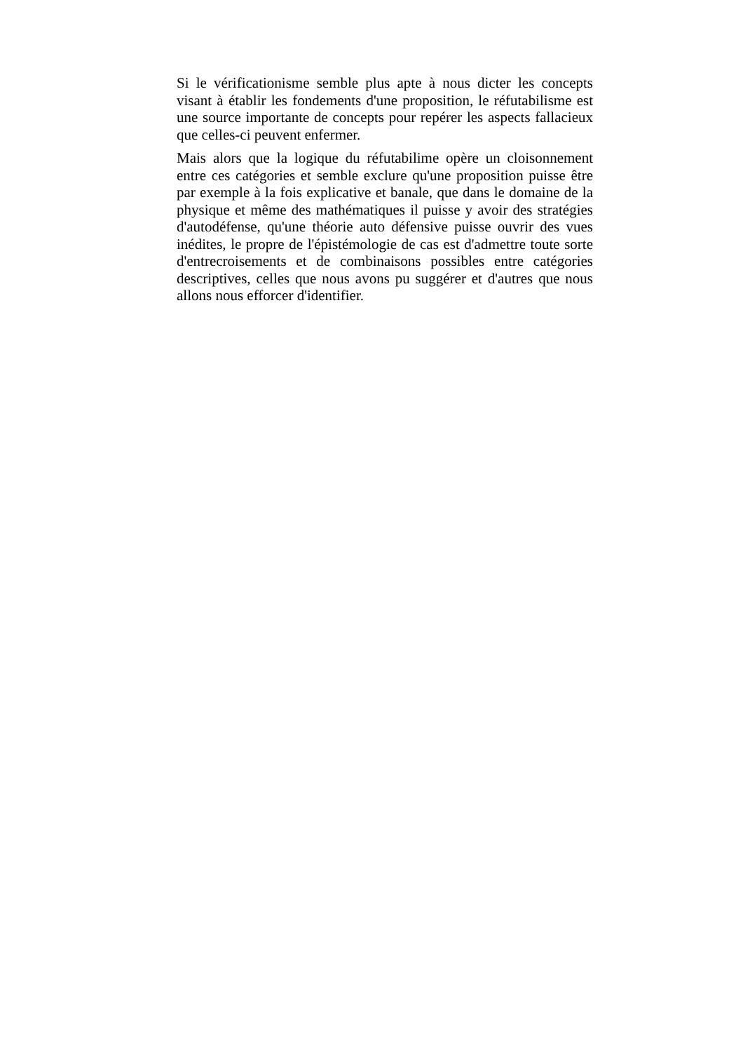Si le vérificationisme semble plus apte à nous dicter les concepts visant à établir les fondements d'une proposition, le réfutabilisme est une source importante de concepts pour repérer les aspects fallacieux que celles-ci peuvent enfermer.
Mais alors que la logique du réfutabilime opère un cloisonnement entre ces catégories et semble exclure qu'une proposition puisse être par exemple à la fois explicative et banale, que dans le domaine de la physique et même des mathématiques il puisse y avoir des stratégies d'autodéfense, qu'une théorie auto défensive puisse ouvrir des vues inédites, le propre de l'épistémologie de cas est d'admettre toute sorte d'entrecroisements et de combinaisons possibles entre catégories descriptives, celles que nous avons pu suggérer et d'autres que nous allons nous efforcer d'identifier.